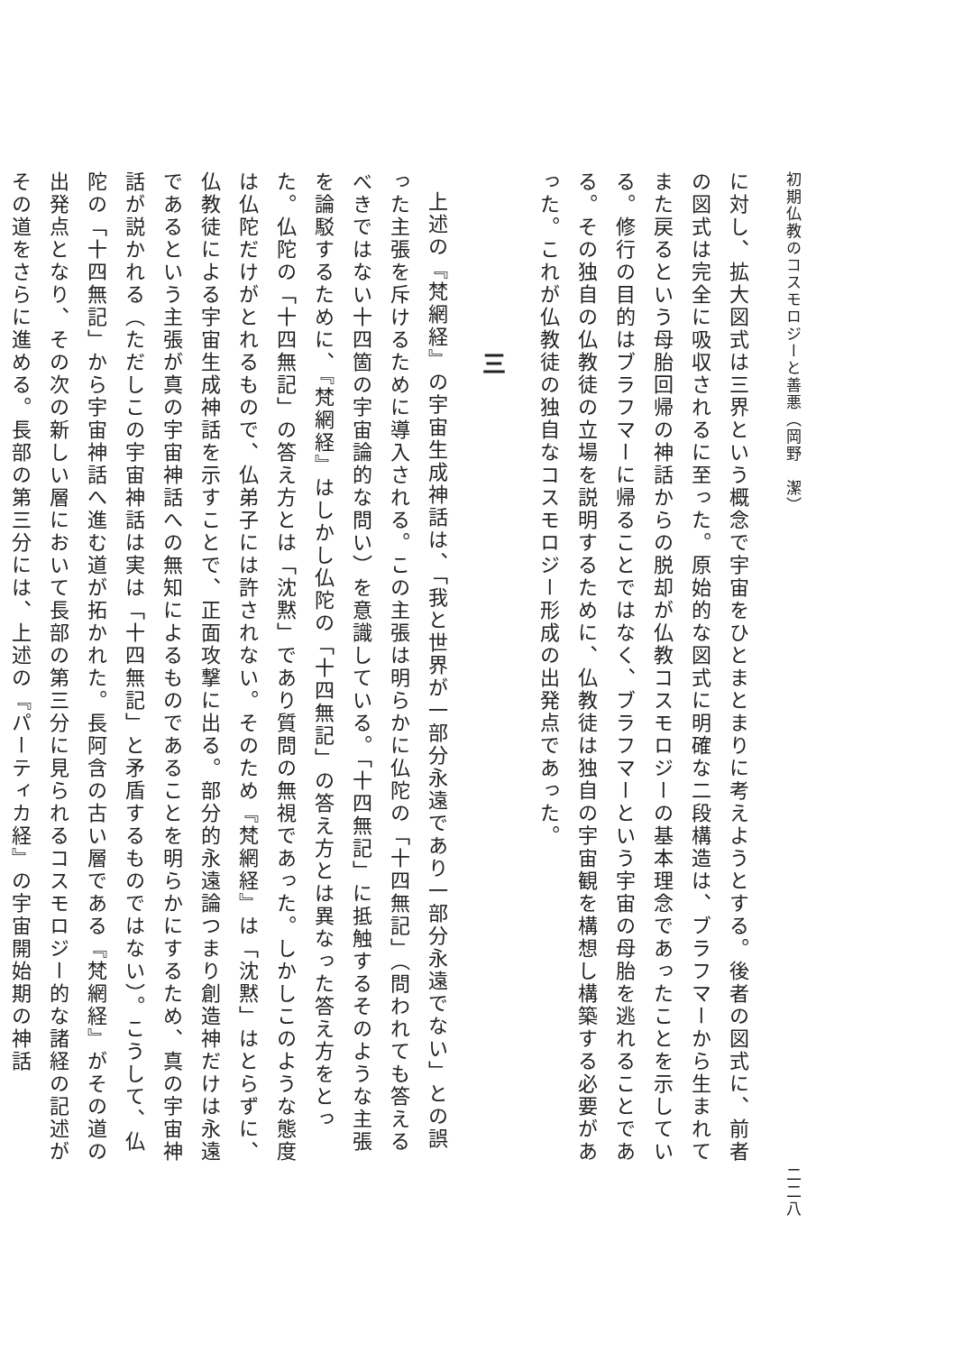初期仏教のコスモロジーと善悪（岡野　潔） 二二八
に対し、拡大図式は三界という概念で宇宙をひとまとまりに考えようとする。後者の図式に、前者の図式は完全に吸収されるに至った。原始的な図式に明確な二段構造は、ブラフマーから生まれてまた戻るという母胎回帰の神話からの脱却が仏教コスモロジーの基本理念であったことを示している。修行の目的はブラフマーに帰ることではなく、ブラフマーという宇宙の母胎を逃れることである。その独自の仏教徒の立場を説明するために、仏教徒は独自の宇宙観を構想し構築する必要があった。これが仏教徒の独自なコスモロジー形成の出発点であった。
三
上述の『梵網経』の宇宙生成神話は、「我と世界が一部分永遠であり一部分永遠でない」との誤った主張を斥けるために導入される。この主張は明らかに仏陀の「十四無記」（問われても答えるべきではない十四箇の宇宙論的な問い）を意識している。「十四無記」に抵触するそのような主張を論駁するために、『梵網経』はしかし仏陀の「十四無記」の答え方とは異なった答え方をとった。仏陀の「十四無記」の答え方とは「沈黙」であり質問の無視であった。しかしこのような態度は仏陀だけがとれるもので、仏弟子には許されない。そのため『梵網経』は「沈黙」はとらずに、仏教徒による宇宙生成神話を示すことで、正面攻撃に出る。部分的永遠論つまり創造神だけは永遠であるという主張が真の宇宙神話への無知によるものであることを明らかにするため、真の宇宙神話が説かれる（ただしこの宇宙神話は実は「十四無記」と矛盾するものではない）。こうして、仏陀の「十四無記」から宇宙神話へ進む道が拓かれた。長阿含の古い層である『梵網経』がその道の出発点となり、その次の新しい層において長部の第三分に見られるコスモロジー的な諸経の記述がその道をさらに進める。長部の第三分には、上述の『パーティカ経』の宇宙開始期の神話